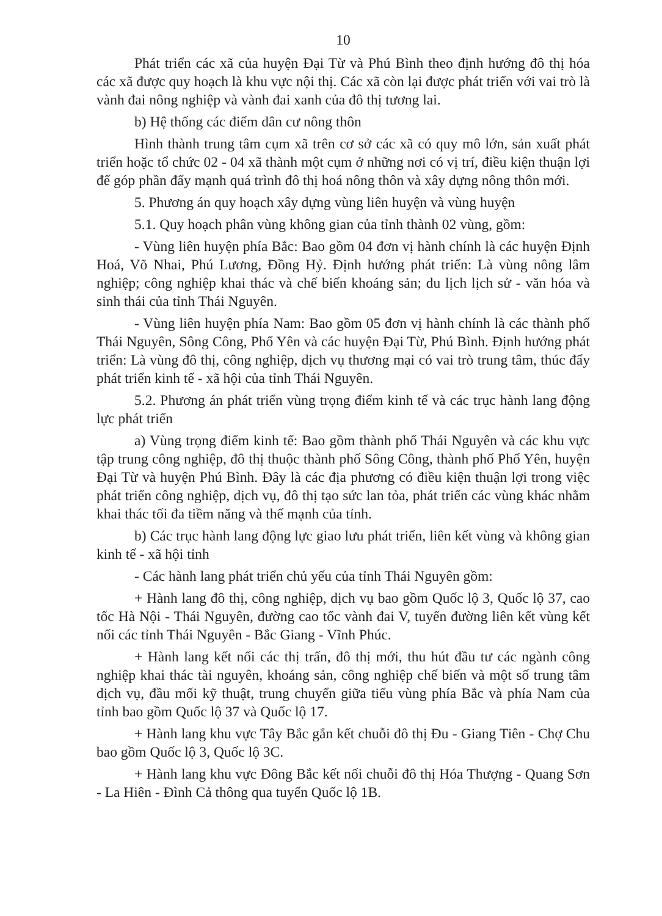10
Phát triển các xã của huyện Đại Từ và Phú Bình theo định hướng đô thị hóa các xã được quy hoạch là khu vực nội thị. Các xã còn lại được phát triển với vai trò là vành đai nông nghiệp và vành đai xanh của đô thị tương lai.
b) Hệ thống các điểm dân cư nông thôn
Hình thành trung tâm cụm xã trên cơ sở các xã có quy mô lớn, sản xuất phát triển hoặc tổ chức 02 - 04 xã thành một cụm ở những nơi có vị trí, điều kiện thuận lợi để góp phần đẩy mạnh quá trình đô thị hoá nông thôn và xây dựng nông thôn mới.
5. Phương án quy hoạch xây dựng vùng liên huyện và vùng huyện
5.1. Quy hoạch phân vùng không gian của tỉnh thành 02 vùng, gồm:
- Vùng liên huyện phía Bắc: Bao gồm 04 đơn vị hành chính là các huyện Định Hoá, Võ Nhai, Phú Lương, Đồng Hỷ. Định hướng phát triển: Là vùng nông lâm nghiệp; công nghiệp khai thác và chế biến khoáng sản; du lịch lịch sử - văn hóa và sinh thái của tỉnh Thái Nguyên.
- Vùng liên huyện phía Nam: Bao gồm 05 đơn vị hành chính là các thành phố Thái Nguyên, Sông Công, Phổ Yên và các huyện Đại Từ, Phú Bình. Định hướng phát triển: Là vùng đô thị, công nghiệp, dịch vụ thương mại có vai trò trung tâm, thúc đẩy phát triển kinh tế - xã hội của tỉnh Thái Nguyên.
5.2. Phương án phát triển vùng trọng điểm kinh tế và các trục hành lang động lực phát triển
a) Vùng trọng điểm kinh tế: Bao gồm thành phố Thái Nguyên và các khu vực tập trung công nghiệp, đô thị thuộc thành phố Sông Công, thành phố Phổ Yên, huyện Đại Từ và huyện Phú Bình. Đây là các địa phương có điều kiện thuận lợi trong việc phát triển công nghiệp, dịch vụ, đô thị tạo sức lan tỏa, phát triển các vùng khác nhằm khai thác tối đa tiềm năng và thế mạnh của tỉnh.
b) Các trục hành lang động lực giao lưu phát triển, liên kết vùng và không gian kinh tế - xã hội tỉnh
- Các hành lang phát triển chủ yếu của tỉnh Thái Nguyên gồm:
+ Hành lang đô thị, công nghiệp, dịch vụ bao gồm Quốc lộ 3, Quốc lộ 37, cao tốc Hà Nội - Thái Nguyên, đường cao tốc vành đai V, tuyến đường liên kết vùng kết nối các tỉnh Thái Nguyên - Bắc Giang - Vĩnh Phúc.
+ Hành lang kết nối các thị trấn, đô thị mới, thu hút đầu tư các ngành công nghiệp khai thác tài nguyên, khoáng sản, công nghiệp chế biến và một số trung tâm dịch vụ, đầu mối kỹ thuật, trung chuyển giữa tiểu vùng phía Bắc và phía Nam của tỉnh bao gồm Quốc lộ 37 và Quốc lộ 17.
+ Hành lang khu vực Tây Bắc gắn kết chuỗi đô thị Đu - Giang Tiên - Chợ Chu bao gồm Quốc lộ 3, Quốc lộ 3C.
+ Hành lang khu vực Đông Bắc kết nối chuỗi đô thị Hóa Thượng - Quang Sơn - La Hiên - Đình Cả thông qua tuyến Quốc lộ 1B.